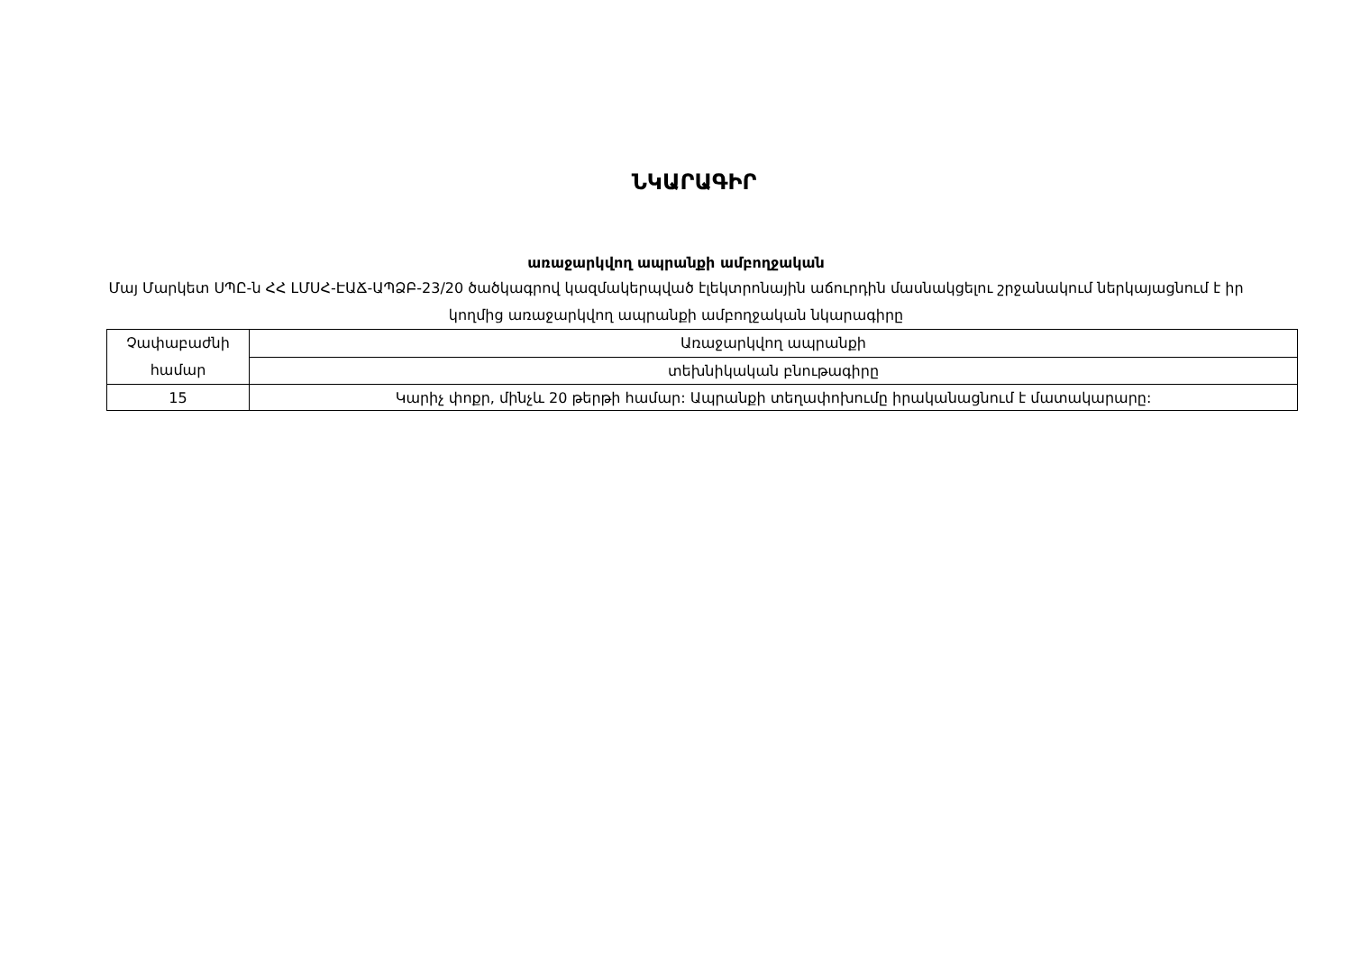ՆԿԱՐԱԳԻՐ
առաջարկվող ապրանքի ամբողջական
Մայ Մարկետ ՍՊԸ-ն ՀՀ ԼՄՍՀ-ԷԱՃ-ԱՊՁԲ-23/20 ծածկագրով կազմակերպված էլեկտրոնային աճուրդին մասնակցելու շրջանակում ներկայացնում է իր կողմից առաջարկվող ապրանքի ամբողջական նկարագիրը
| Չափաբաժնի համար | Առաջարկվող ապրանքի |
| | տեխնիկական բնութագիրը |
| 15 | Կարիչ փոքր, մինչև 20 թերթի համար: Ապրանքի տեղափոխումը իրականացնում է մատակարարը: |